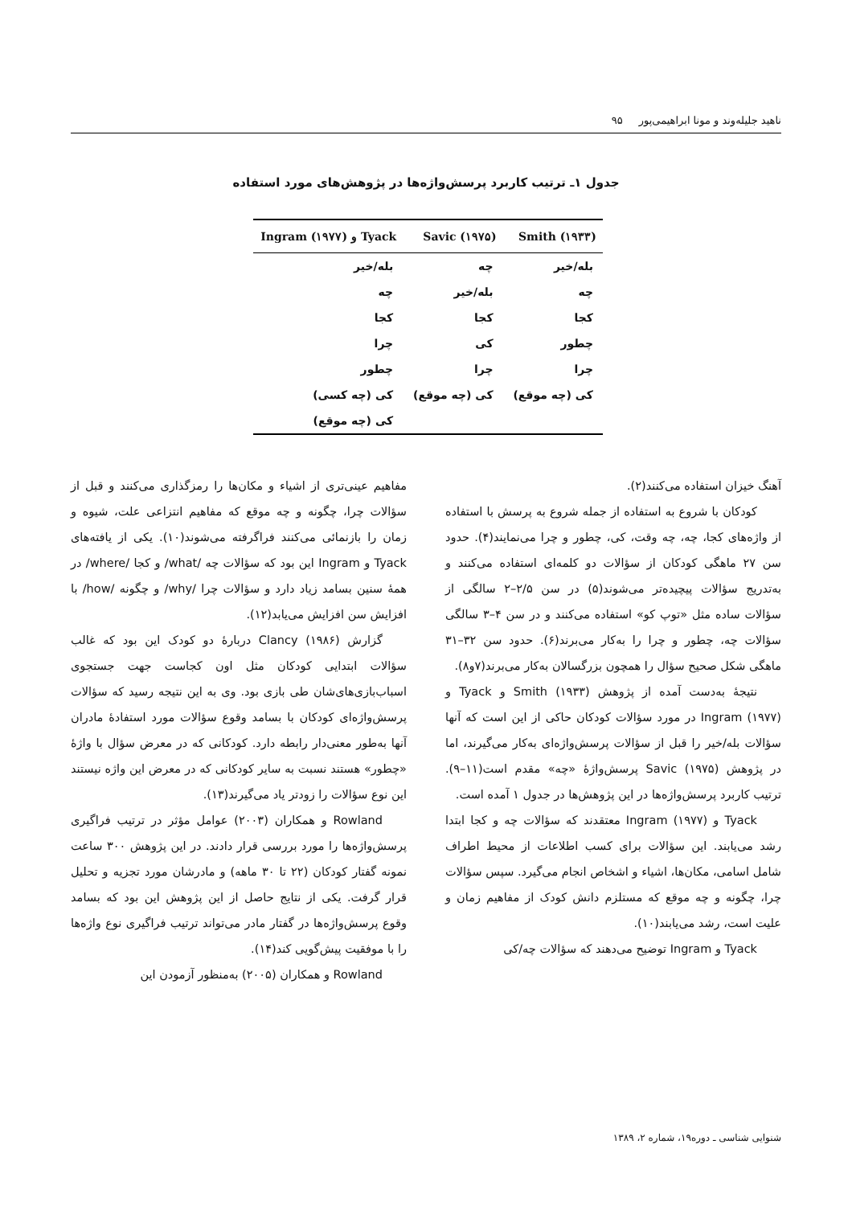ناهید جلیله‌وند و مونا ابراهیمی‌پور ۹۵
جدول ۱ـ ترتیب کاربرد پرسش‌واژه‌ها در پژوهش‌های مورد استفاده
| Smith (۱۹۳۳) | Savic (۱۹۷۵) | Tyack و Ingram (۱۹۷۷) |
| --- | --- | --- |
| بله/خیر | چه | بله/خیر |
| چه | بله/خیر | چه |
| کجا | کجا | کجا |
| چطور | کی | چرا |
| چرا | چرا | چطور |
| کی (چه موقع) | کی (چه موقع) | کی (چه کسی) |
| | | کی (چه موقع) |
آهنگ خیزان استفاده می‌کنند(۲).
کودکان با شروع به استفاده از جمله شروع به پرسش با استفاده از واژه‌های کجا، چه، چه وقت، کی، چطور و چرا می‌نمایند(۴). حدود سن ۲۷ ماهگی کودکان از سؤالات دو کلمه‌ای استفاده می‌کنند و به‌تدریج سؤالات پیچیده‌تر می‌شوند(۵) در سن ۲/۵–۲ سالگی از سؤالات ساده مثل «توپ کو» استفاده می‌کنند و در سن ۴–۳ سالگی سؤالات چه، چطور و چرا را به‌کار می‌برند(۶). حدود سن ۳۲–۳۱ ماهگی شکل صحیح سؤال را همچون بزرگسالان به‌کار می‌برند(۷و۸).
نتیجهٔ به‌دست آمده از پژوهش Smith (۱۹۳۳) و Tyack و Ingram (۱۹۷۷) در مورد سؤالات کودکان حاکی از این است که آنها سؤالات بله/خیر را قبل از سؤالات پرسش‌واژه‌ای به‌کار می‌گیرند، اما در پژوهش Savic (۱۹۷۵) پرسش‌واژهٔ «چه» مقدم است(۱۱–۹). ترتیب کاربرد پرسش‌واژه‌ها در این پژوهش‌ها در جدول ۱ آمده است.
Tyack و Ingram (۱۹۷۷) معتقدند که سؤالات چه و کجا ابتدا رشد می‌یابند. این سؤالات برای کسب اطلاعات از محیط اطراف شامل اسامی، مکان‌ها، اشیاء و اشخاص انجام می‌گیرد. سپس سؤالات چرا، چگونه و چه موقع که مستلزم دانش کودک از مفاهیم زمان و علیت است، رشد می‌یابند(۱۰).
Tyack و Ingram توضیح می‌دهند که سؤالات چه/کی
مفاهیم عینی‌تری از اشیاء و مکان‌ها را رمزگذاری می‌کنند و قبل از سؤالات چرا، چگونه و چه موقع که مفاهیم انتزاعی علت، شیوه و زمان را بازنمائی می‌کنند فراگرفته می‌شوند(۱۰). یکی از یافته‌های Tyack و Ingram این بود که سؤالات چه /what/ و کجا /where/ در همهٔ سنین بسامد زیاد دارد و سؤالات چرا /why/ و چگونه /how/ با افزایش سن افزایش می‌یابد(۱۲).
گزارش Clancy (۱۹۸۶) دربارهٔ دو کودک این بود که غالب سؤالات ابتدایی کودکان مثل اون کجاست جهت جستجوی اسباب‌بازی‌های‌شان طی بازی بود. وی به این نتیجه رسید که سؤالات پرسش‌واژه‌ای کودکان با بسامد وقوع سؤالات مورد استفادهٔ مادران آنها به‌طور معنی‌دار رابطه دارد. کودکانی که در معرض سؤال با واژهٔ «چطور» هستند نسبت به سایر کودکانی که در معرض این واژه نیستند این نوع سؤالات را زودتر یاد می‌گیرند(۱۳).
Rowland و همکاران (۲۰۰۳) عوامل مؤثر در ترتیب فراگیری پرسش‌واژه‌ها را مورد بررسی قرار دادند. در این پژوهش ۳۰۰ ساعت نمونه گفتار کودکان (۲۲ تا ۳۰ ماهه) و مادرشان مورد تجزیه و تحلیل قرار گرفت. یکی از نتایج حاصل از این پژوهش این بود که بسامد وقوع پرسش‌واژه‌ها در گفتار مادر می‌تواند ترتیب فراگیری نوع واژه‌ها را با موفقیت پیش‌گویی کند(۱۴).
Rowland و همکاران (۲۰۰۵) به‌منظور آزمودن این
شنوایی شناسی ـ دوره۱۹، شماره ۲، ۱۳۸۹